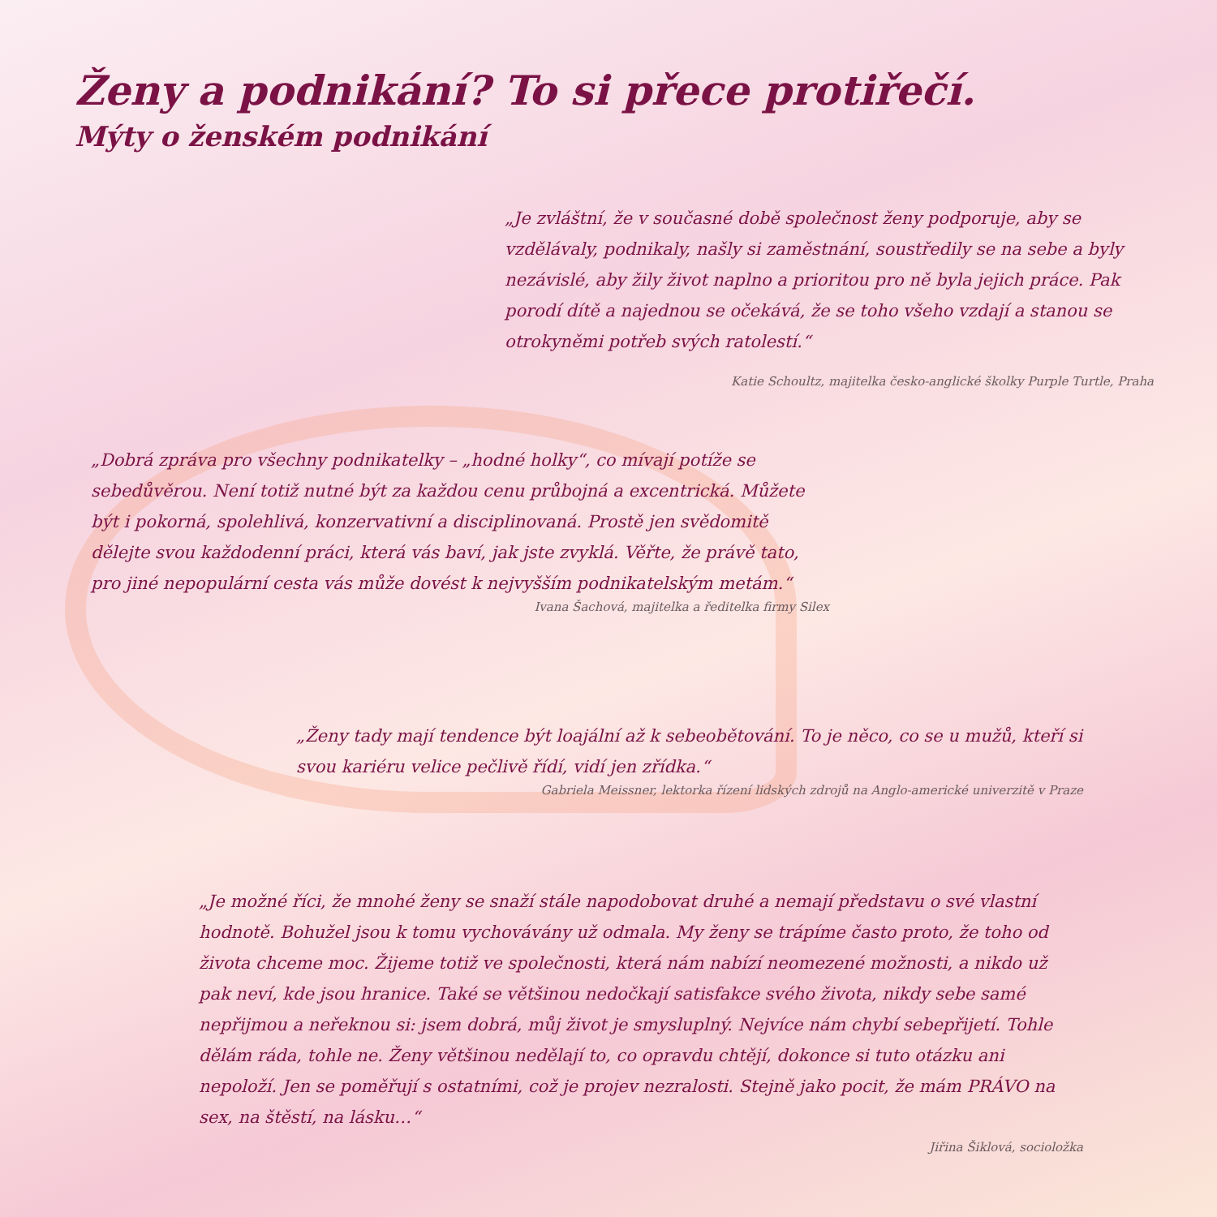Ženy a podnikání? To si přece protiřečí.
Mýty o ženském podnikání
„Je zvláštní, že v současné době společnost ženy podporuje, aby se vzdělávaly, podnikaly, našly si zaměstnání, soustředily se na sebe a byly nezávislé, aby žily život naplno a prioritou pro ně byla jejich práce. Pak porodí dítě a najednou se očekává, že se toho všeho vzdají a stanou se otrokyněmi potřeb svých ratolestí.“
Katie Schoultz, majitelka česko-anglické školky Purple Turtle, Praha
„Dobrá zpráva pro všechny podnikatelky – „hodné holky“, co mívají potíže se sebedůvěrou. Není totiž nutné být za každou cenu průbojná a excentrická. Můžete být i pokorná, spolehlivá, konzervativní a disciplinovaná. Prostě jen svědomitě dělejte svou každodenní práci, která vás baví, jak jste zvyklá. Věřte, že právě tato, pro jiné nepopulární cesta vás může dovést k nejvyšším podnikatelským metám.“
Ivana Šachová, majitelka a ředitelka firmy Silex
„Ženy tady mají tendence být loajální až k sebeobětování. To je něco, co se u mužů, kteří si svou kariéru velice pečlivě řídí, vidí jen zřídka.“
Gabriela Meissner, lektorka řízení lidských zdrojů na Anglo-americké univerzitě v Praze
„Je možné říci, že mnohé ženy se snaží stále napodobovat druhé a nemají představu o své vlastní hodnotě. Bohužel jsou k tomu vychovávány už odmala. My ženy se trápíme často proto, že toho od života chceme moc. Žijeme totiž ve společnosti, která nám nabízí neomezené možnosti, a nikdo už pak neví, kde jsou hranice. Také se většinou nedočkají satisfakce svého života, nikdy sebe samé nepřijmou a neřeknou si: jsem dobrá, můj život je smysluplný. Nejvíce nám chybí sebepřijetí. Tohle dělám ráda, tohle ne. Ženy většinou nedělají to, co opravdu chtějí, dokonce si tuto otázku ani nepoloží. Jen se poměřují s ostatními, což je projev nezralosti. Stejně jako pocit, že mám PRÁVO na sex, na štěstí, na lásku…“
Jiřina Šiklová, socioložka